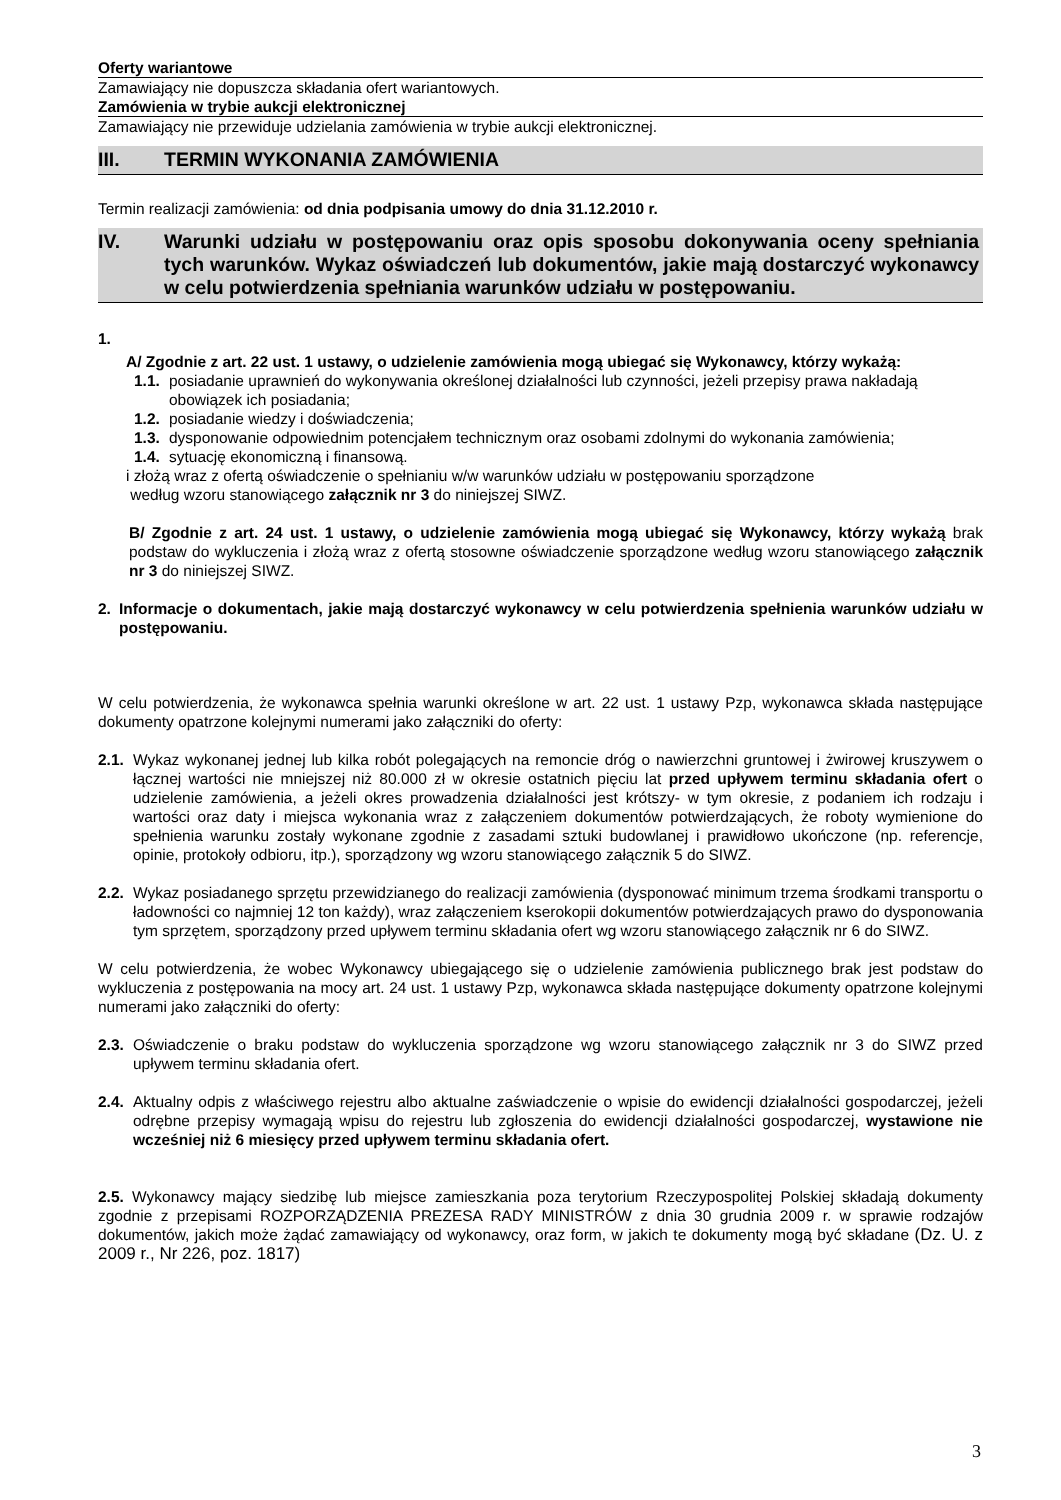Oferty wariantowe
Zamawiający nie dopuszcza składania ofert wariantowych.
Zamówienia w trybie aukcji elektronicznej
Zamawiający nie przewiduje udzielania zamówienia w trybie aukcji elektronicznej.
III. TERMIN WYKONANIA ZAMÓWIENIA
Termin realizacji zamówienia: od dnia podpisania umowy do dnia 31.12.2010 r.
IV. Warunki udziału w postępowaniu oraz opis sposobu dokonywania oceny spełniania tych warunków. Wykaz oświadczeń lub dokumentów, jakie mają dostarczyć wykonawcy w celu potwierdzenia spełniania warunków udziału w postępowaniu.
1.
A/ Zgodnie z art. 22 ust. 1 ustawy, o udzielenie zamówienia mogą ubiegać się Wykonawcy, którzy wykażą:
1.1. posiadanie uprawnień do wykonywania określonej działalności lub czynności, jeżeli przepisy prawa nakładają obowiązek ich posiadania;
1.2. posiadanie wiedzy i doświadczenia;
1.3. dysponowanie odpowiednim potencjałem technicznym oraz osobami zdolnymi do wykonania zamówienia;
1.4. sytuację ekonomiczną i finansową.
i złożą wraz z ofertą oświadczenie o spełnianiu w/w warunków udziału w postępowaniu sporządzone
według wzoru stanowiącego załącznik nr 3 do niniejszej SIWZ.
B/ Zgodnie z art. 24 ust. 1 ustawy, o udzielenie zamówienia mogą ubiegać się Wykonawcy, którzy wykażą brak podstaw do wykluczenia i złożą wraz z ofertą stosowne oświadczenie sporządzone według wzoru stanowiącego załącznik nr 3 do niniejszej SIWZ.
2. Informacje o dokumentach, jakie mają dostarczyć wykonawcy w celu potwierdzenia spełnienia warunków udziału w postępowaniu.
W celu potwierdzenia, że wykonawca spełnia warunki określone w art. 22 ust. 1 ustawy Pzp, wykonawca składa następujące dokumenty opatrzone kolejnymi numerami jako załączniki do oferty:
2.1. Wykaz wykonanej jednej lub kilka robót polegających na remoncie dróg o nawierzchni gruntowej i żwirowej kruszywem o łącznej wartości nie mniejszej niż 80.000 zł w okresie ostatnich pięciu lat przed upływem terminu składania ofert o udzielenie zamówienia, a jeżeli okres prowadzenia działalności jest krótszy- w tym okresie, z podaniem ich rodzaju i wartości oraz daty i miejsca wykonania wraz z załączeniem dokumentów potwierdzających, że roboty wymienione do spełnienia warunku zostały wykonane zgodnie z zasadami sztuki budowlanej i prawidłowo ukończone (np. referencje, opinie, protokoły odbioru, itp.), sporządzony wg wzoru stanowiącego załącznik 5 do SIWZ.
2.2. Wykaz posiadanego sprzętu przewidzianego do realizacji zamówienia (dysponować minimum trzema środkami transportu o ładowności co najmniej 12 ton każdy), wraz załączeniem kserokopii dokumentów potwierdzających prawo do dysponowania tym sprzętem, sporządzony przed upływem terminu składania ofert wg wzoru stanowiącego załącznik nr 6 do SIWZ.
W celu potwierdzenia, że wobec Wykonawcy ubiegającego się o udzielenie zamówienia publicznego brak jest podstaw do wykluczenia z postępowania na mocy art. 24 ust. 1 ustawy Pzp, wykonawca składa następujące dokumenty opatrzone kolejnymi numerami jako załączniki do oferty:
2.3. Oświadczenie o braku podstaw do wykluczenia sporządzone wg wzoru stanowiącego załącznik nr 3 do SIWZ przed upływem terminu składania ofert.
2.4. Aktualny odpis z właściwego rejestru albo aktualne zaświadczenie o wpisie do ewidencji działalności gospodarczej, jeżeli odrębne przepisy wymagają wpisu do rejestru lub zgłoszenia do ewidencji działalności gospodarczej, wystawione nie wcześniej niż 6 miesięcy przed upływem terminu składania ofert.
2.5. Wykonawcy mający siedzibę lub miejsce zamieszkania poza terytorium Rzeczypospolitej Polskiej składają dokumenty zgodnie z przepisami ROZPORZĄDZENIA PREZESA RADY MINISTRÓW z dnia 30 grudnia 2009 r. w sprawie rodzajów dokumentów, jakich może żądać zamawiający od wykonawcy, oraz form, w jakich te dokumenty mogą być składane (Dz. U. z 2009 r., Nr 226, poz. 1817)
3